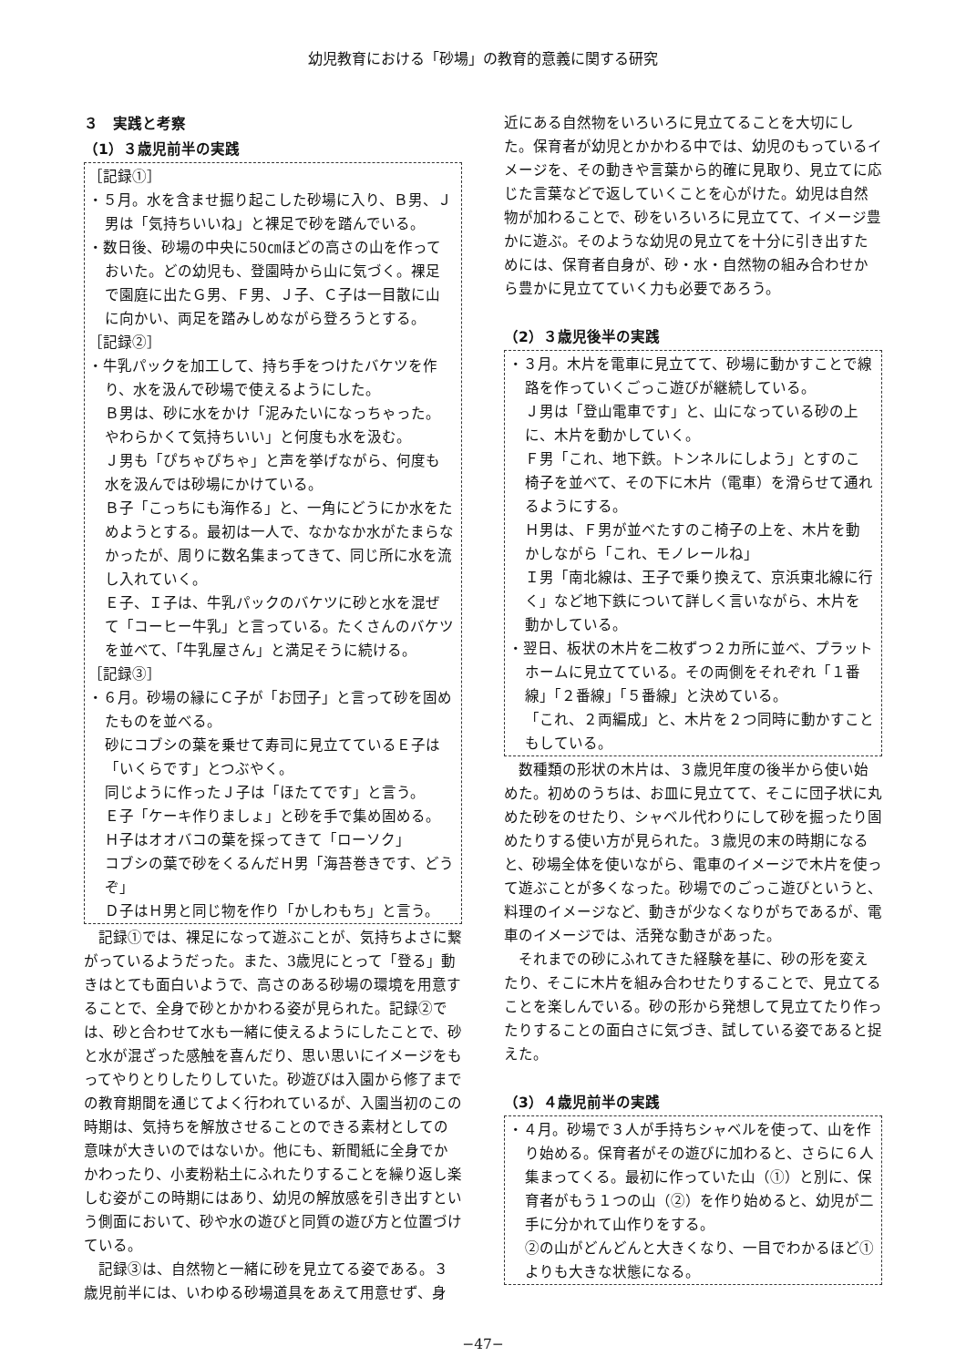幼児教育における「砂場」の教育的意義に関する研究
３　実践と考察
（1）３歳児前半の実践
［記録①］
・５月。水を含ませ掘り起こした砂場に入り、Ｂ男、Ｊ男は「気持ちいいね」と裸足で砂を踏んでいる。
・数日後、砂場の中央に50㎝ほどの高さの山を作っておいた。どの幼児も、登園時から山に気づく。裸足で園庭に出たＧ男、Ｆ男、Ｊ子、Ｃ子は一目散に山に向かい、両足を踏みしめながら登ろうとする。
［記録②］
・牛乳パックを加工して、持ち手をつけたバケツを作り、水を汲んで砂場で使えるようにした。
Ｂ男は、砂に水をかけ「泥みたいになっちゃった。やわらかくて気持ちいい」と何度も水を汲む。
Ｊ男も「ぴちゃぴちゃ」と声を挙げながら、何度も水を汲んでは砂場にかけている。
Ｂ子「こっちにも海作る」と、一角にどうにか水をためようとする。最初は一人で、なかなか水がたまらなかったが、周りに数名集まってきて、同じ所に水を流し入れていく。
Ｅ子、Ｉ子は、牛乳パックのバケツに砂と水を混ぜて「コーヒー牛乳」と言っている。たくさんのバケツを並べて、「牛乳屋さん」と満足そうに続ける。
［記録③］
・６月。砂場の縁にＣ子が「お団子」と言って砂を固めたものを並べる。
砂にコブシの葉を乗せて寿司に見立てているＥ子は「いくらです」とつぶやく。
同じように作ったＪ子は「ほたてです」と言う。
Ｅ子「ケーキ作りましょ」と砂を手で集め固める。
Ｈ子はオオバコの葉を採ってきて「ローソク」
コブシの葉で砂をくるんだＨ男「海苔巻きです、どうぞ」
Ｄ子はＨ男と同じ物を作り「かしわもち」と言う。
記録①では、裸足になって遊ぶことが、気持ちよさに繋がっているようだった。また、3歳児にとって「登る」動きはとても面白いようで、高さのある砂場の環境を用意することで、全身で砂とかかわる姿が見られた。記録②では、砂と合わせて水も一緒に使えるようにしたことで、砂と水が混ざった感触を喜んだり、思い思いにイメージをもってやりとりしたりしていた。砂遊びは入園から修了までの教育期間を通じてよく行われているが、入園当初のこの時期は、気持ちを解放させることのできる素材としての意味が大きいのではないか。他にも、新聞紙に全身でかかわったり、小麦粉粘土にふれたりすることを繰り返し楽しむ姿がこの時期にはあり、幼児の解放感を引き出すという側面において、砂や水の遊びと同質の遊び方と位置づけている。
記録③は、自然物と一緒に砂を見立てる姿である。３歳児前半には、いわゆる砂場道具をあえて用意せず、身
近にある自然物をいろいろに見立てることを大切にした。保育者が幼児とかかわる中では、幼児のもっているイメージを、その動きや言葉から的確に見取り、見立てに応じた言葉などで返していくことを心がけた。幼児は自然物が加わることで、砂をいろいろに見立てて、イメージ豊かに遊ぶ。そのような幼児の見立てを十分に引き出すためには、保育者自身が、砂・水・自然物の組み合わせから豊かに見立てていく力も必要であろう。
（2）３歳児後半の実践
・３月。木片を電車に見立てて、砂場に動かすことで線路を作っていくごっこ遊びが継続している。
Ｊ男は「登山電車です」と、山になっている砂の上に、木片を動かしていく。
Ｆ男「これ、地下鉄。トンネルにしよう」とすのこ椅子を並べて、その下に木片（電車）を滑らせて通れるようにする。
Ｈ男は、Ｆ男が並べたすのこ椅子の上を、木片を動かしながら「これ、モノレールね」
Ｉ男「南北線は、王子で乗り換えて、京浜東北線に行く」など地下鉄について詳しく言いながら、木片を動かしている。
・翌日、板状の木片を二枚ずつ２カ所に並べ、プラットホームに見立てている。その両側をそれぞれ「１番線」「２番線」「５番線」と決めている。
「これ、２両編成」と、木片を２つ同時に動かすこともしている。
数種類の形状の木片は、３歳児年度の後半から使い始めた。初めのうちは、お皿に見立てて、そこに団子状に丸めた砂をのせたり、シャベル代わりにして砂を掘ったり固めたりする使い方が見られた。３歳児の末の時期になると、砂場全体を使いながら、電車のイメージで木片を使って遊ぶことが多くなった。砂場でのごっこ遊びというと、料理のイメージなど、動きが少なくなりがちであるが、電車のイメージでは、活発な動きがあった。
それまでの砂にふれてきた経験を基に、砂の形を変えたり、そこに木片を組み合わせたりすることで、見立てることを楽しんでいる。砂の形から発想して見立てたり作ったりすることの面白さに気づき、試している姿であると捉えた。
（3）４歳児前半の実践
・４月。砂場で３人が手持ちシャベルを使って、山を作り始める。保育者がその遊びに加わると、さらに６人集まってくる。最初に作っていた山（①）と別に、保育者がもう１つの山（②）を作り始めると、幼児が二手に分かれて山作りをする。
②の山がどんどんと大きくなり、一目でわかるほど①よりも大きな状態になる。
−47−